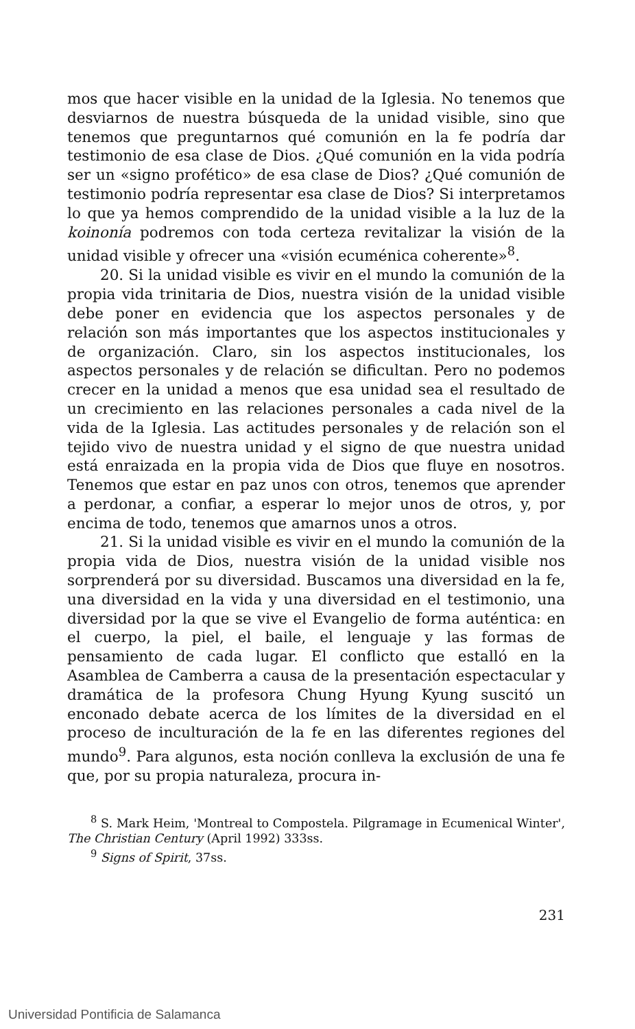mos que hacer visible en la unidad de la Iglesia. No tenemos que desviarnos de nuestra búsqueda de la unidad visible, sino que tenemos que preguntarnos qué comunión en la fe podría dar testimonio de esa clase de Dios. ¿Qué comunión en la vida podría ser un «signo profético» de esa clase de Dios? ¿Qué comunión de testimonio podría representar esa clase de Dios? Si interpretamos lo que ya hemos comprendido de la unidad visible a la luz de la koinonía podremos con toda certeza revitalizar la visión de la unidad visible y ofrecer una «visión ecuménica coherente»<sup>8</sup>.
20. Si la unidad visible es vivir en el mundo la comunión de la propia vida trinitaria de Dios, nuestra visión de la unidad visible debe poner en evidencia que los aspectos personales y de relación son más importantes que los aspectos institucionales y de organización. Claro, sin los aspectos institucionales, los aspectos personales y de relación se dificultan. Pero no podemos crecer en la unidad a menos que esa unidad sea el resultado de un crecimiento en las relaciones personales a cada nivel de la vida de la Iglesia. Las actitudes personales y de relación son el tejido vivo de nuestra unidad y el signo de que nuestra unidad está enraizada en la propia vida de Dios que fluye en nosotros. Tenemos que estar en paz unos con otros, tenemos que aprender a perdonar, a confiar, a esperar lo mejor unos de otros, y, por encima de todo, tenemos que amarnos unos a otros.
21. Si la unidad visible es vivir en el mundo la comunión de la propia vida de Dios, nuestra visión de la unidad visible nos sorprenderá por su diversidad. Buscamos una diversidad en la fe, una diversidad en la vida y una diversidad en el testimonio, una diversidad por la que se vive el Evangelio de forma auténtica: en el cuerpo, la piel, el baile, el lenguaje y las formas de pensamiento de cada lugar. El conflicto que estalló en la Asamblea de Camberra a causa de la presentación espectacular y dramática de la profesora Chung Hyung Kyung suscitó un enconado debate acerca de los límites de la diversidad en el proceso de inculturación de la fe en las diferentes regiones del mundo<sup>9</sup>. Para algunos, esta noción conlleva la exclusión de una fe que, por su propia naturaleza, procura in-
<sup>8</sup> S. Mark Heim, 'Montreal to Compostela. Pilgramage in Ecumenical Winter', The Christian Century (April 1992) 333ss.
<sup>9</sup> Signs of Spirit, 37ss.
231
Universidad Pontificia de Salamanca